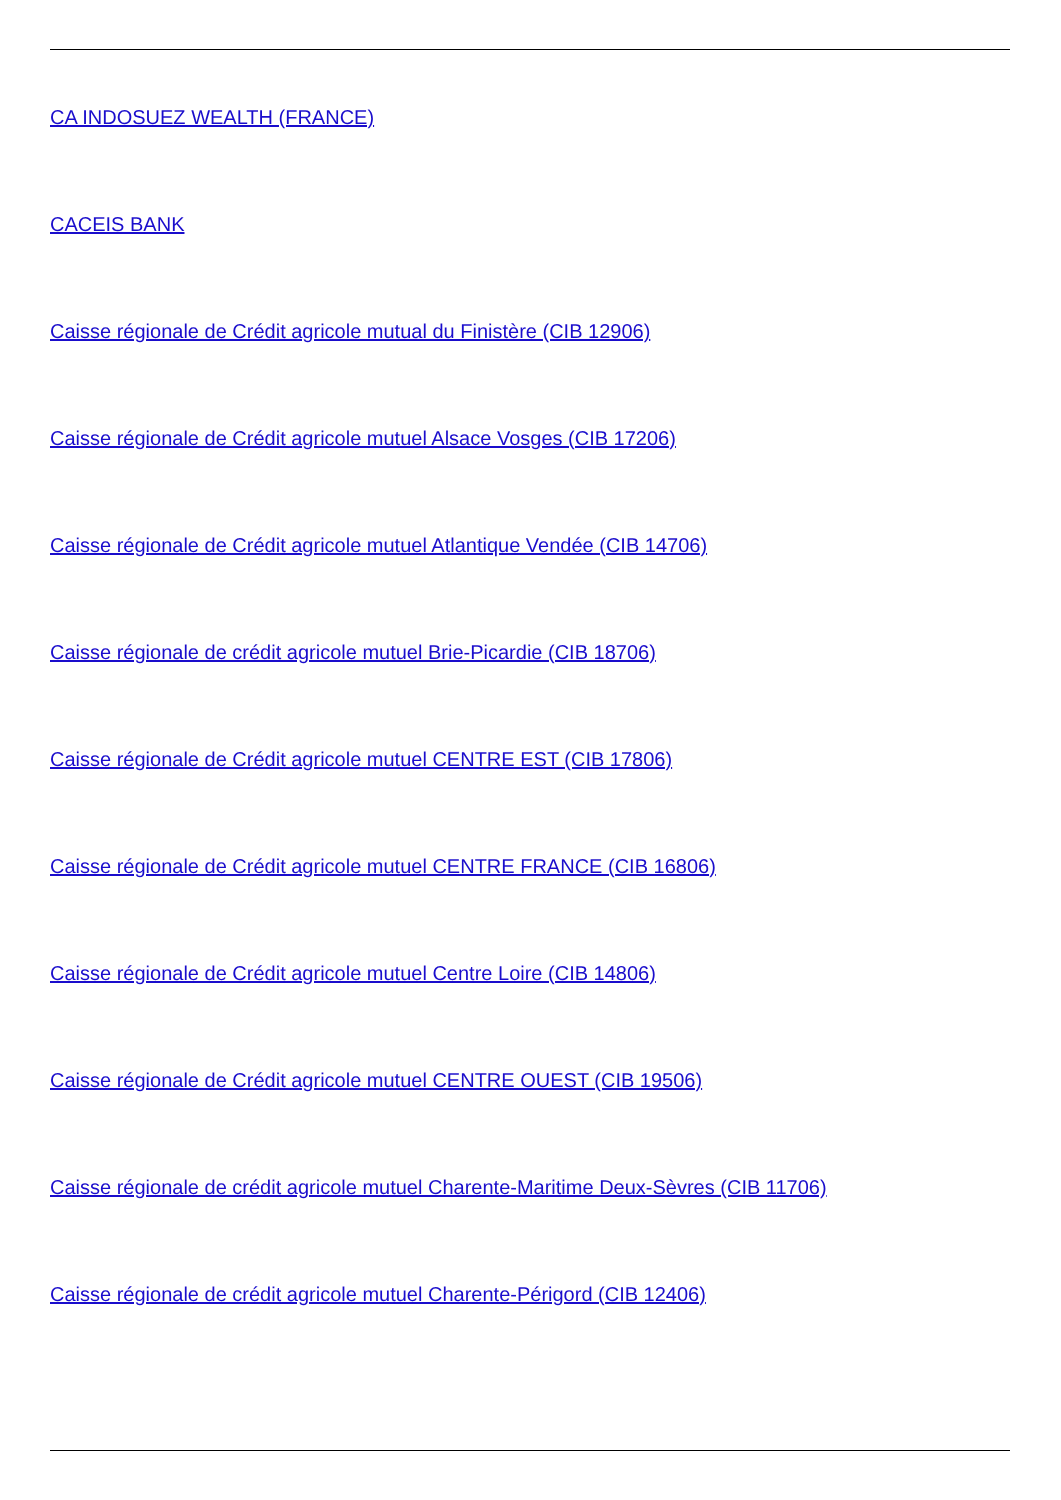CA INDOSUEZ WEALTH (FRANCE)
CACEIS BANK
Caisse régionale de Crédit agricole mutual du Finistère (CIB 12906)
Caisse régionale de Crédit agricole mutuel Alsace Vosges (CIB 17206)
Caisse régionale de Crédit agricole mutuel Atlantique Vendée (CIB 14706)
Caisse régionale de crédit agricole mutuel Brie-Picardie (CIB 18706)
Caisse régionale de Crédit agricole mutuel CENTRE EST (CIB 17806)
Caisse régionale de Crédit agricole mutuel CENTRE FRANCE (CIB 16806)
Caisse régionale de Crédit agricole mutuel Centre Loire (CIB 14806)
Caisse régionale de Crédit agricole mutuel CENTRE OUEST (CIB 19506)
Caisse régionale de crédit agricole mutuel Charente-Maritime Deux-Sèvres (CIB 11706)
Caisse régionale de crédit agricole mutuel Charente-Périgord (CIB 12406)